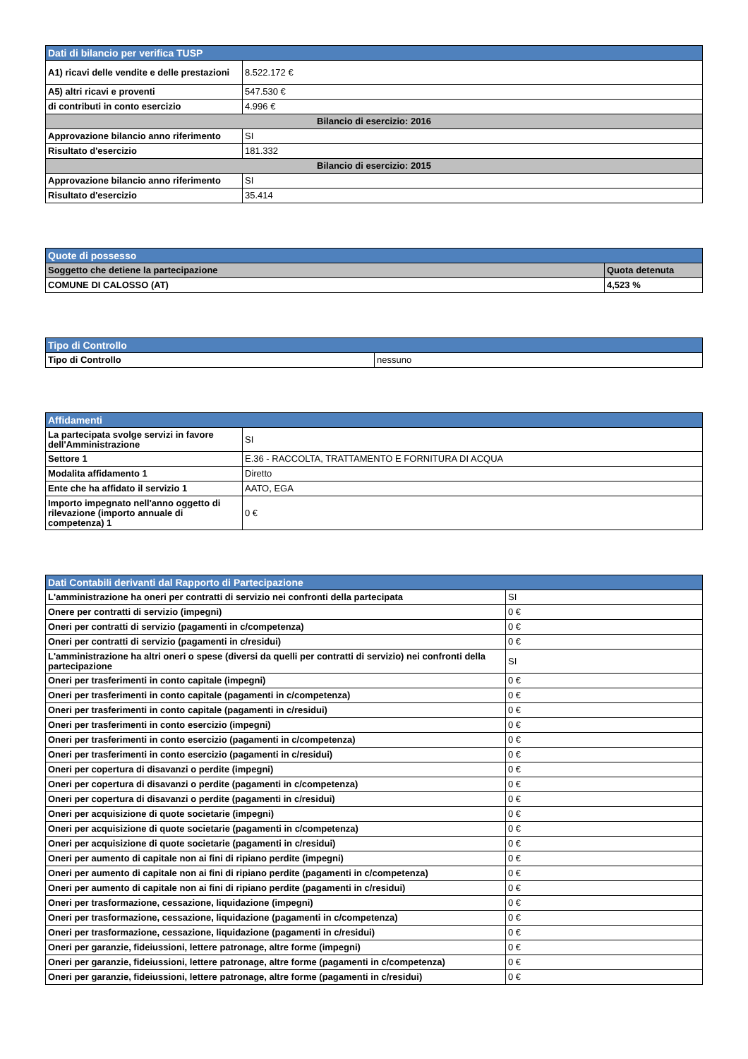| Dati di bilancio per verifica TUSP | |
| A1) ricavi delle vendite e delle prestazioni | 8.522.172 € |
| A5) altri ricavi e proventi | 547.530 € |
| di contributi in conto esercizio | 4.996 € |
| Bilancio di esercizio: 2016 | |
| Approvazione bilancio anno riferimento | SI |
| Risultato d'esercizio | 181.332 |
| Bilancio di esercizio: 2015 | |
| Approvazione bilancio anno riferimento | SI |
| Risultato d'esercizio | 35.414 |
| Quote di possesso | |
| Soggetto che detiene la partecipazione | Quota detenuta |
| COMUNE DI CALOSSO (AT) | 4,523 % |
| Tipo di Controllo | |
| Tipo di Controllo | nessuno |
| Affidamenti | |
| La partecipata svolge servizi in favore dell'Amministrazione | SI |
| Settore 1 | E.36 - RACCOLTA, TRATTAMENTO E FORNITURA DI ACQUA |
| Modalita affidamento 1 | Diretto |
| Ente che ha affidato il servizio 1 | AATO, EGA |
| Importo impegnato nell'anno oggetto di rilevazione (importo annuale di competenza) 1 | 0 € |
| Dati Contabili derivanti dal Rapporto di Partecipazione | |
| L'amministrazione ha oneri per contratti di servizio nei confronti della partecipata | SI |
| Onere per contratti di servizio (impegni) | 0 € |
| Oneri per contratti di servizio (pagamenti in c/competenza) | 0 € |
| Oneri per contratti di servizio (pagamenti in c/residui) | 0 € |
| L'amministrazione ha altri oneri o spese (diversi da quelli per contratti di servizio) nei confronti della partecipazione | SI |
| Oneri per trasferimenti in conto capitale (impegni) | 0 € |
| Oneri per trasferimenti in conto capitale (pagamenti in c/competenza) | 0 € |
| Oneri per trasferimenti in conto capitale (pagamenti in c/residui) | 0 € |
| Oneri per trasferimenti in conto esercizio (impegni) | 0 € |
| Oneri per trasferimenti in conto esercizio (pagamenti in c/competenza) | 0 € |
| Oneri per trasferimenti in conto esercizio (pagamenti in c/residui) | 0 € |
| Oneri per copertura di disavanzi o perdite (impegni) | 0 € |
| Oneri per copertura di disavanzi o perdite (pagamenti in c/competenza) | 0 € |
| Oneri per copertura di disavanzi o perdite (pagamenti in c/residui) | 0 € |
| Oneri per acquisizione di quote societarie (impegni) | 0 € |
| Oneri per acquisizione di quote societarie (pagamenti in c/competenza) | 0 € |
| Oneri per acquisizione di quote societarie (pagamenti in c/residui) | 0 € |
| Oneri per aumento di capitale non ai fini di ripiano perdite (impegni) | 0 € |
| Oneri per aumento di capitale non ai fini di ripiano perdite (pagamenti in c/competenza) | 0 € |
| Oneri per aumento di capitale non ai fini di ripiano perdite (pagamenti in c/residui) | 0 € |
| Oneri per trasformazione, cessazione, liquidazione (impegni) | 0 € |
| Oneri per trasformazione, cessazione, liquidazione (pagamenti in c/competenza) | 0 € |
| Oneri per trasformazione, cessazione, liquidazione (pagamenti in c/residui) | 0 € |
| Oneri per garanzie, fideiussioni, lettere patronage, altre forme (impegni) | 0 € |
| Oneri per garanzie, fideiussioni, lettere patronage, altre forme (pagamenti in c/competenza) | 0 € |
| Oneri per garanzie, fideiussioni, lettere patronage, altre forme (pagamenti in c/residui) | 0 € |